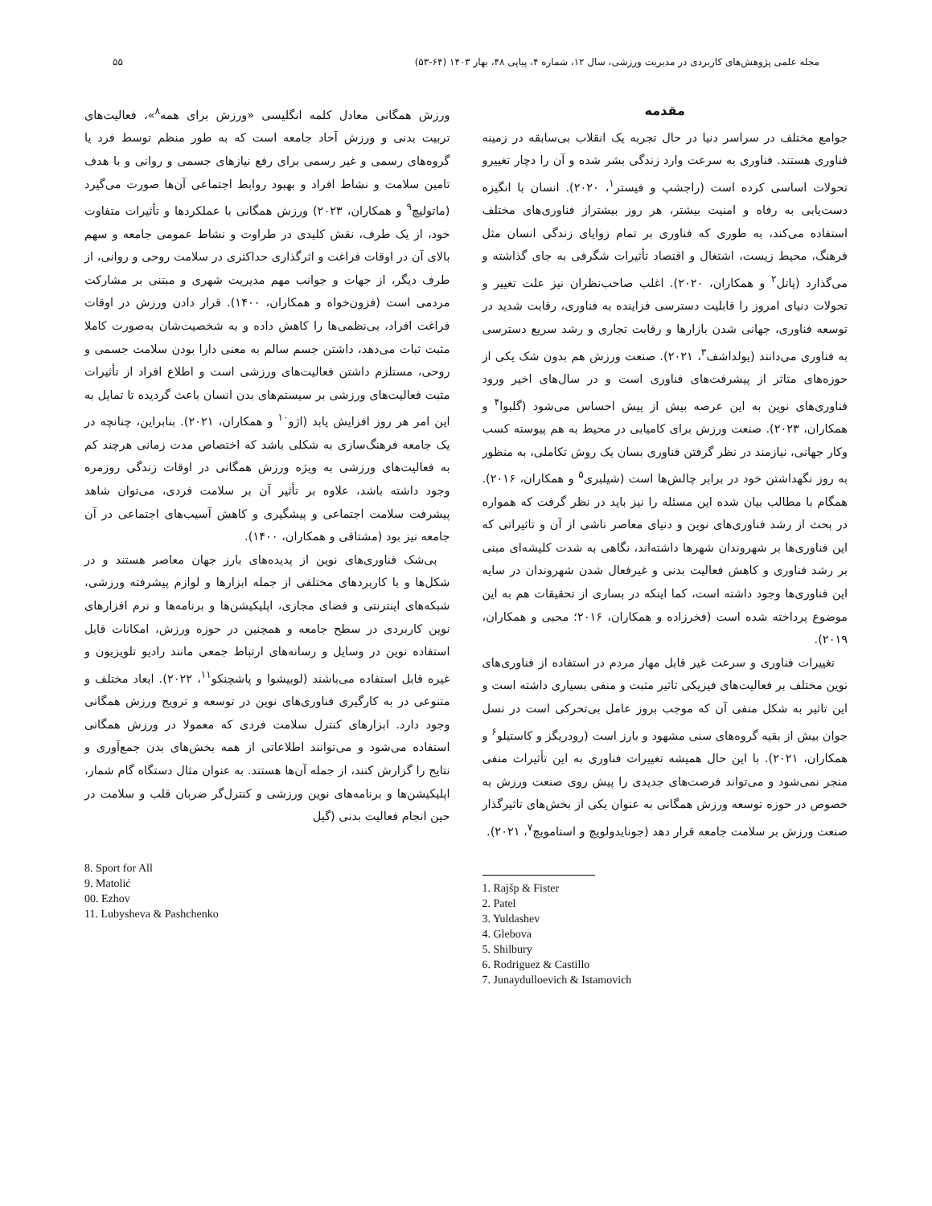مجله علمی پژوهش‌های کاربردی در مدیریت ورزشی، سال ۱۲، شماره ۴، پیاپی ۴۸، بهار ۱۴۰۳ (۶۴-۵۳) ۵۵
مقدمه
جوامع مختلف در سراسر دنیا در حال تجربه یک انقلاب بی‌سابقه در زمینه فناوری هستند. فناوری به سرعت وارد زندگی بشر شده و آن را دچار تغییرو تحولات اساسی کرده است (راجشپ و فیستر<sup>۱</sup>، ۲۰۲۰). انسان با انگیزه دست‌یابی به رفاه و امنیت بیشتر، هر روز بیشتراز فناوری‌های مختلف استفاده می‌کند، به طوری که فناوری بر تمام زوایای زندگی انسان مثل فرهنگ، محیط زیست، اشتغال و اقتصاد تأثیرات شگرفی به جای گذاشته و می‌گذارد (پاتل<sup>۲</sup> و همکاران، ۲۰۲۰). اغلب صاحب‌نظران نیز علت تغییر و تحولات دنیای امروز را قابلیت دسترسی فزاینده به فناوری، رقابت شدید در توسعه فناوری، جهانی شدن بازارها و رقابت تجاری و رشد سریع دسترسی به فناوری می‌دانند (یولداشف<sup>۳</sup>، ۲۰۲۱). صنعت ورزش هم بدون شک یکی از حوزه‌های متاثر از پیشرفت‌های فناوری است و در سال‌های اخیر ورود فناوری‌های نوین به این عرصه بیش از پیش احساس می‌شود (گلبوا<sup>۴</sup> و همکاران، ۲۰۲۳). صنعت ورزش برای کامیابی در محیط به هم پیوسته کسب وکار جهانی، نیازمند در نظر گرفتن فناوری بسان یک روش تکاملی، به منظور به روز نگهداشتن خود در برابر چالش‌ها است (شیلبری<sup>۵</sup> و همکاران، ۲۰۱۶). همگام با مطالب بیان شده این مسئله را نیز باید در نظر گرفت که همواره در بحث از رشد فناوری‌های نوین و دنیای معاصر ناشی از آن و تاثیراتی که این فناوری‌ها بر شهروندان شهرها داشته‌اند، نگاهی به شدت کلیشه‌ای مبنی بر رشد فناوری و کاهش فعالیت بدنی و غیرفعال شدن شهروندان در سایه این فناوری‌ها وجود داشته است، کما اینکه در بساری از تحقیقات هم به این موضوع پرداخته شده است (فخرزاده و همکاران، ۲۰۱۶؛ محبی و همکاران، ۲۰۱۹).
تغییرات فناوری و سرعت غیر قابل مهار مردم در استفاده از فناوری‌های نوین مختلف بر فعالیت‌های فیزیکی تاثیر مثبت و منفی بسیاری داشته است و این تاثیر به شکل منفی آن که موجب بروز عامل بی‌تحرکی است در نسل جوان بیش از بقیه گروه‌های سنی مشهود و بارز است (رودریگز و کاستیلو<sup>۶</sup> و همکاران، ۲۰۲۱). با این حال همیشه تغییرات فناوری به این تأثیرات منفی منجر نمی‌شود و می‌تواند فرصت‌های جدیدی را پیش روی صنعت ورزش به خصوص در حوزه توسعه ورزش همگانی به عنوان یکی از بخش‌های تاثیرگذار صنعت ورزش بر سلامت جامعه قرار دهد (جونایدولویچ و استامویچ<sup>۷</sup>، ۲۰۲۱).
1. Rajšp & Fister
2. Patel
3. Yuldashev
4. Glebova
5. Shilbury
6. Rodriguez & Castillo
7. Junaydulloevich & Istamovich
ورزش همگانی معادل کلمه انگلیسی «ورزش برای همه<sup>۸</sup>»، فعالیت‌های تربیت بدنی و ورزش آحاد جامعه است که به طور منظم توسط فرد یا گروه‌های رسمی و غیر رسمی برای رفع نیازهای جسمی و روانی و با هدف تامین سلامت و نشاط افراد و بهبود روابط اجتماعی آن‌ها صورت می‌گیرد (ماتولیچ<sup>۹</sup> و همکاران، ۲۰۲۳) ورزش همگانی با عملکردها و تأثیرات متفاوت خود، از یک طرف، نقش کلیدی در طراوت و نشاط عمومی جامعه و سهم بالای آن در اوقات فراغت و اثرگذاری حداکثری در سلامت روحی و روانی، از طرف دیگر، از جهات و جوانب مهم مدیریت شهری و مبتنی بر مشارکت مردمی است (فزون‌خواه و همکاران، ۱۴۰۰). قرار دادن ورزش در اوقات فراغت افراد، بی‌نظمی‌ها را کاهش داده و به شخصیت‌شان به‌صورت کاملا مثبت ثبات می‌دهد، داشتن جسم سالم به معنی دارا بودن سلامت جسمی و روحی، مستلزم داشتن فعالیت‌های ورزشی است و اطلاع افراد از تأثیرات مثبت فعالیت‌های ورزشی بر سیستم‌های بدن انسان باعث گردیده تا تمایل به این امر هر روز افزایش یابد (اژو<sup>۱۰</sup> و همکاران، ۲۰۲۱). بنابراین، چنانچه در یک جامعه فرهنگ‌سازی به شکلی باشد که اختصاص مدت زمانی هرچند کم به فعالیت‌های ورزشی به ویژه ورزش همگانی در اوقات زندگی روزمره وجود داشته باشد، علاوه بر تأثیر آن بر سلامت فردی، می‌توان شاهد پیشرفت سلامت اجتماعی و پیشگیری و کاهش آسیب‌های اجتماعی در آن جامعه نیز بود (مشتاقی و همکاران، ۱۴۰۰).
بی‌شک فناوری‌های نوین از پدیده‌های بارز جهان معاصر هستند و در شکل‌ها و با کاربردهای مختلفی از جمله ابزارها و لوازم پیشرفته ورزشی، شبکه‌های اینترنتی و فضای مجازی، اپلیکیشن‌ها و برنامه‌ها و نرم افزارهای نوین کاربردی در سطح جامعه و همچنین در حوزه ورزش، امکانات قابل استفاده نوین در وسایل و رسانه‌های ارتباط جمعی مانند رادیو تلویزیون و غیره قابل استفاده می‌باشند (لوبیشوا و پاشچنکو<sup>۱۱</sup>، ۲۰۲۲). ابعاد مختلف و متنوعی در به کارگیری فناوری‌های نوین در توسعه و ترویج ورزش همگانی وجود دارد. ابزارهای کنترل سلامت فردی که معمولا در ورزش همگانی استفاده می‌شود و می‌توانند اطلاعاتی از همه بخش‌های بدن جمع‌آوری و نتایج را گزارش کنند، از جمله آن‌ها هستند. به عنوان مثال دستگاه گام شمار، اپلیکیشن‌ها و برنامه‌های نوین ورزشی و کنترل‌گر ضربان قلب و سلامت در حین انجام فعالیت بدنی (گیل
8. Sport for All
9. Matolić
00. Ezhov
11. Lubysheva & Pashchenko